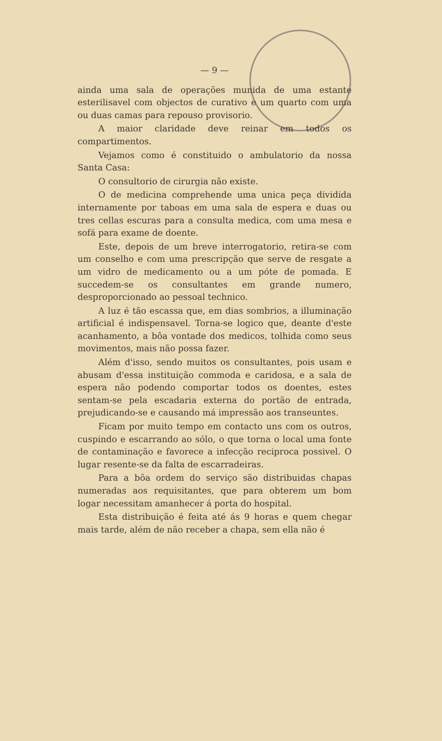— 9 —
ainda uma sala de operações munida de uma estante esterilisavel com objectos de curativo e um quarto com uma ou duas camas para repouso provisorio.
A maior claridade deve reinar em todos os compartimentos.
Vejamos como é constituido o ambulatorio da nossa Santa Casa:
O consultorio de cirurgia não existe.
O de medicina comprehende uma unica peça dividida internamente por taboas em uma sala de espera e duas ou tres cellas escuras para a consulta medica, com uma mesa e sofá para exame de doente.
Este, depois de um breve interrogatorio, retira-se com um conselho e com uma prescripção que serve de resgate a um vidro de medicamento ou a um póte de pomada. E succedem-se os consultantes em grande numero, desproporcionado ao pessoal technico.
A luz é tão escassa que, em dias sombrios, a illuminação artificial é indispensavel. Torna-se logico que, deante d'este acanhamento, a bôa vontade dos medicos, tolhida como seus movimentos, mais não possa fazer.
Além d'isso, sendo muitos os consultantes, pois usam e abusam d'essa instituição commoda e caridosa, e a sala de espera não podendo comportar todos os doentes, estes sentam-se pela escadaria externa do portão de entrada, prejudicando-se e causando má impressão aos transeuntes.
Ficam por muito tempo em contacto uns com os outros, cuspindo e escarrando ao sólo, o que torna o local uma fonte de contaminação e favorece a infecção reciproca possivel. O lugar resente-se da falta de escarradeiras.
Para a bôa ordem do serviço são distribuidas chapas numeradas aos requisitantes, que para obterem um bom logar necessitam amanhecer á porta do hospital.
Esta distribuição é feita até ás 9 horas e quem chegar mais tarde, além de não receber a chapa, sem ella não é